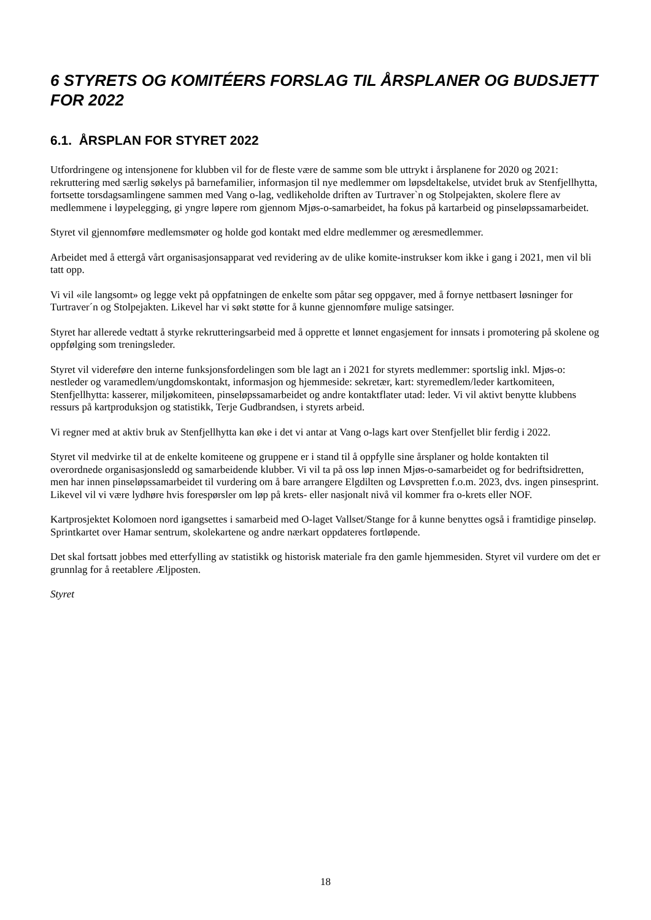6 STYRETS OG KOMITÉERS FORSLAG TIL ÅRSPLANER OG BUDSJETT FOR 2022
6.1. ÅRSPLAN FOR STYRET 2022
Utfordringene og intensjonene for klubben vil for de fleste være de samme som ble uttrykt i årsplanene for 2020 og 2021: rekruttering med særlig søkelys på barnefamilier, informasjon til nye medlemmer om løpsdeltakelse, utvidet bruk av Stenfjellhytta, fortsette torsdagsamlingene sammen med Vang o-lag, vedlikeholde driften av Turtraver`n og Stolpejakten, skolere flere av medlemmene i løypelegging, gi yngre løpere rom gjennom Mjøs-o-samarbeidet, ha fokus på kartarbeid og pinseløpssamarbeidet.
Styret vil gjennomføre medlemsmøter og holde god kontakt med eldre medlemmer og æresmedlemmer.
Arbeidet med å ettergå vårt organisasjonsapparat ved revidering av de ulike komite-instrukser kom ikke i gang i 2021, men vil bli tatt opp.
Vi vil «ile langsomt» og legge vekt på oppfatningen de enkelte som påtar seg oppgaver, med å fornye nettbasert løsninger for Turtraver´n og Stolpejakten. Likevel har vi søkt støtte for å kunne gjennomføre mulige satsinger.
Styret har allerede vedtatt å styrke rekrutteringsarbeid med å opprette et lønnet engasjement for innsats i promotering på skolene og oppfølging som treningsleder.
Styret vil videreføre den interne funksjonsfordelingen som ble lagt an i 2021 for styrets medlemmer: sportslig inkl. Mjøs-o: nestleder og varamedlem/ungdomskontakt, informasjon og hjemmeside: sekretær, kart: styremedlem/leder kartkomiteen, Stenfjellhytta: kasserer, miljøkomiteen, pinseløpssamarbeidet og andre kontaktflater utad: leder. Vi vil aktivt benytte klubbens ressurs på kartproduksjon og statistikk, Terje Gudbrandsen, i styrets arbeid.
Vi regner med at aktiv bruk av Stenfjellhytta kan øke i det vi antar at Vang o-lags kart over Stenfjellet blir ferdig i 2022.
Styret vil medvirke til at de enkelte komiteene og gruppene er i stand til å oppfylle sine årsplaner og holde kontakten til overordnede organisasjonsledd og samarbeidende klubber. Vi vil ta på oss løp innen Mjøs-o-samarbeidet og for bedriftsidretten, men har innen pinseløpssamarbeidet til vurdering om å bare arrangere Elgdilten og Løvspretten f.o.m. 2023, dvs. ingen pinsesprint. Likevel vil vi være lydhøre hvis forespørsler om løp på krets- eller nasjonalt nivå vil kommer fra o-krets eller NOF.
Kartprosjektet Kolomoen nord igangsettes i samarbeid med O-laget Vallset/Stange for å kunne benyttes også i framtidige pinseløp. Sprintkartet over Hamar sentrum, skolekartene og andre nærkart oppdateres fortløpende.
Det skal fortsatt jobbes med etterfylling av statistikk og historisk materiale fra den gamle hjemmesiden. Styret vil vurdere om det er grunnlag for å reetablere Æljposten.
Styret
18